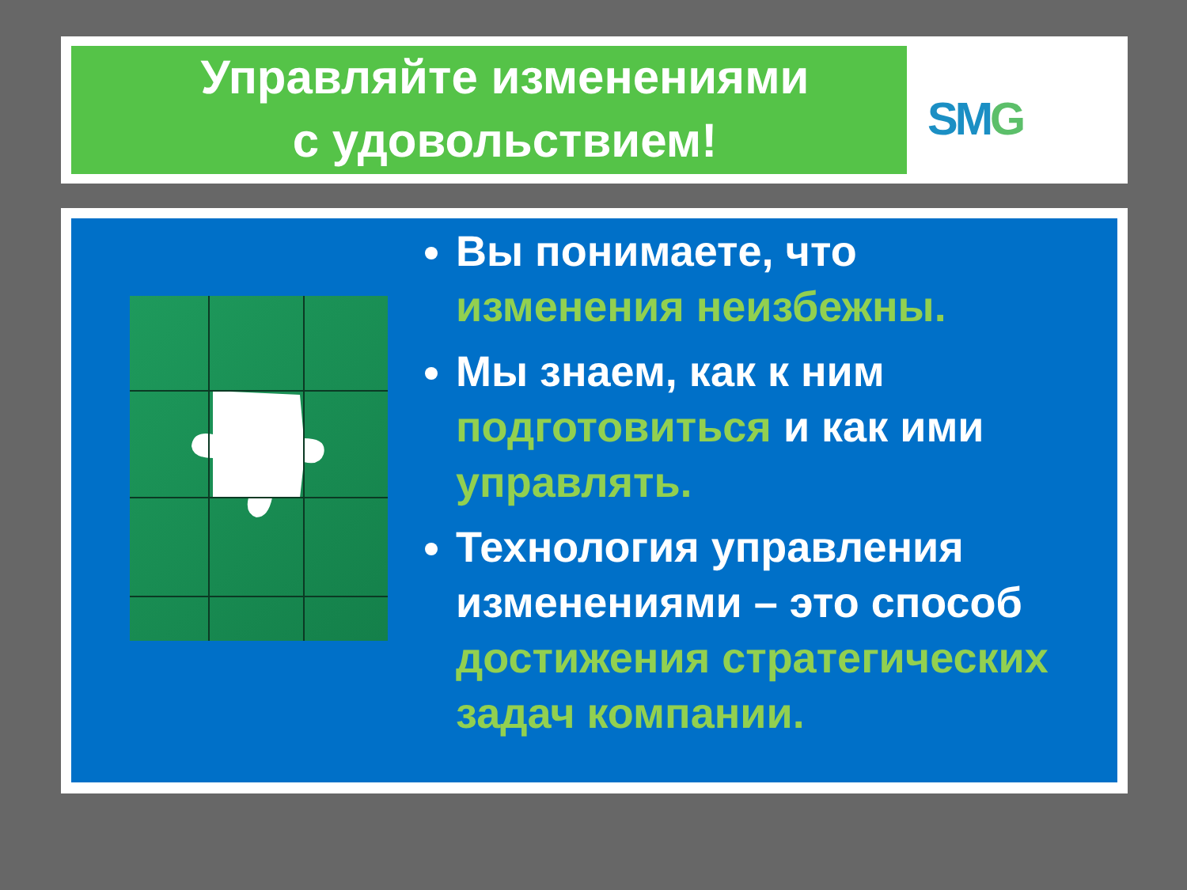Управляйте изменениями
с удовольствием!
SMG
Вы понимаете, что изменения неизбежны.
Мы знаем, как к ним подготовиться и как ими управлять.
Технология управления изменениями – это способ достижения стратегических задач компании.